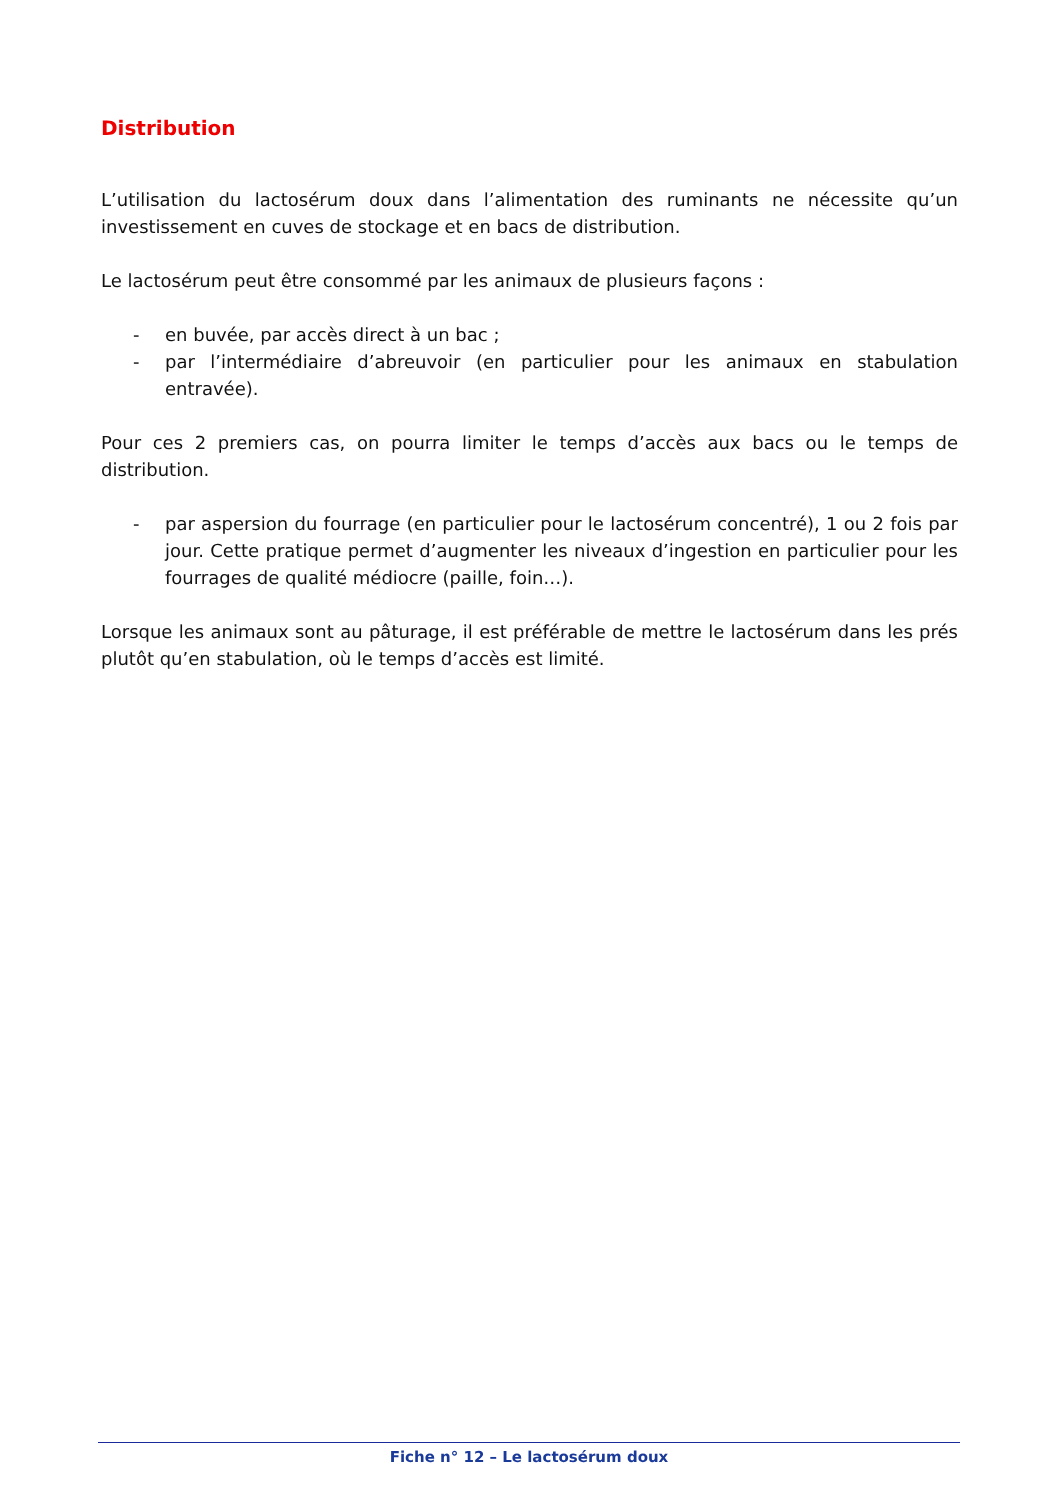Distribution
L’utilisation du lactosérum doux dans l’alimentation des ruminants ne nécessite qu’un investissement en cuves de stockage et en bacs de distribution.
Le lactosérum peut être consommé par les animaux de plusieurs façons :
- en buvée, par accès direct à un bac ;
- par l’intermédiaire d’abreuvoir (en particulier pour les animaux en stabulation entravée).
Pour ces 2 premiers cas, on pourra limiter le temps d’accès aux bacs ou le temps de distribution.
- par aspersion du fourrage (en particulier pour le lactosérum concentré), 1 ou 2 fois par jour. Cette pratique permet d’augmenter les niveaux d’ingestion en particulier pour les fourrages de qualité médiocre (paille, foin…).
Lorsque les animaux sont au pâturage, il est préférable de mettre le lactosérum dans les prés plutôt qu’en stabulation, où le temps d’accès est limité.
Fiche n° 12 – Le lactosérum doux